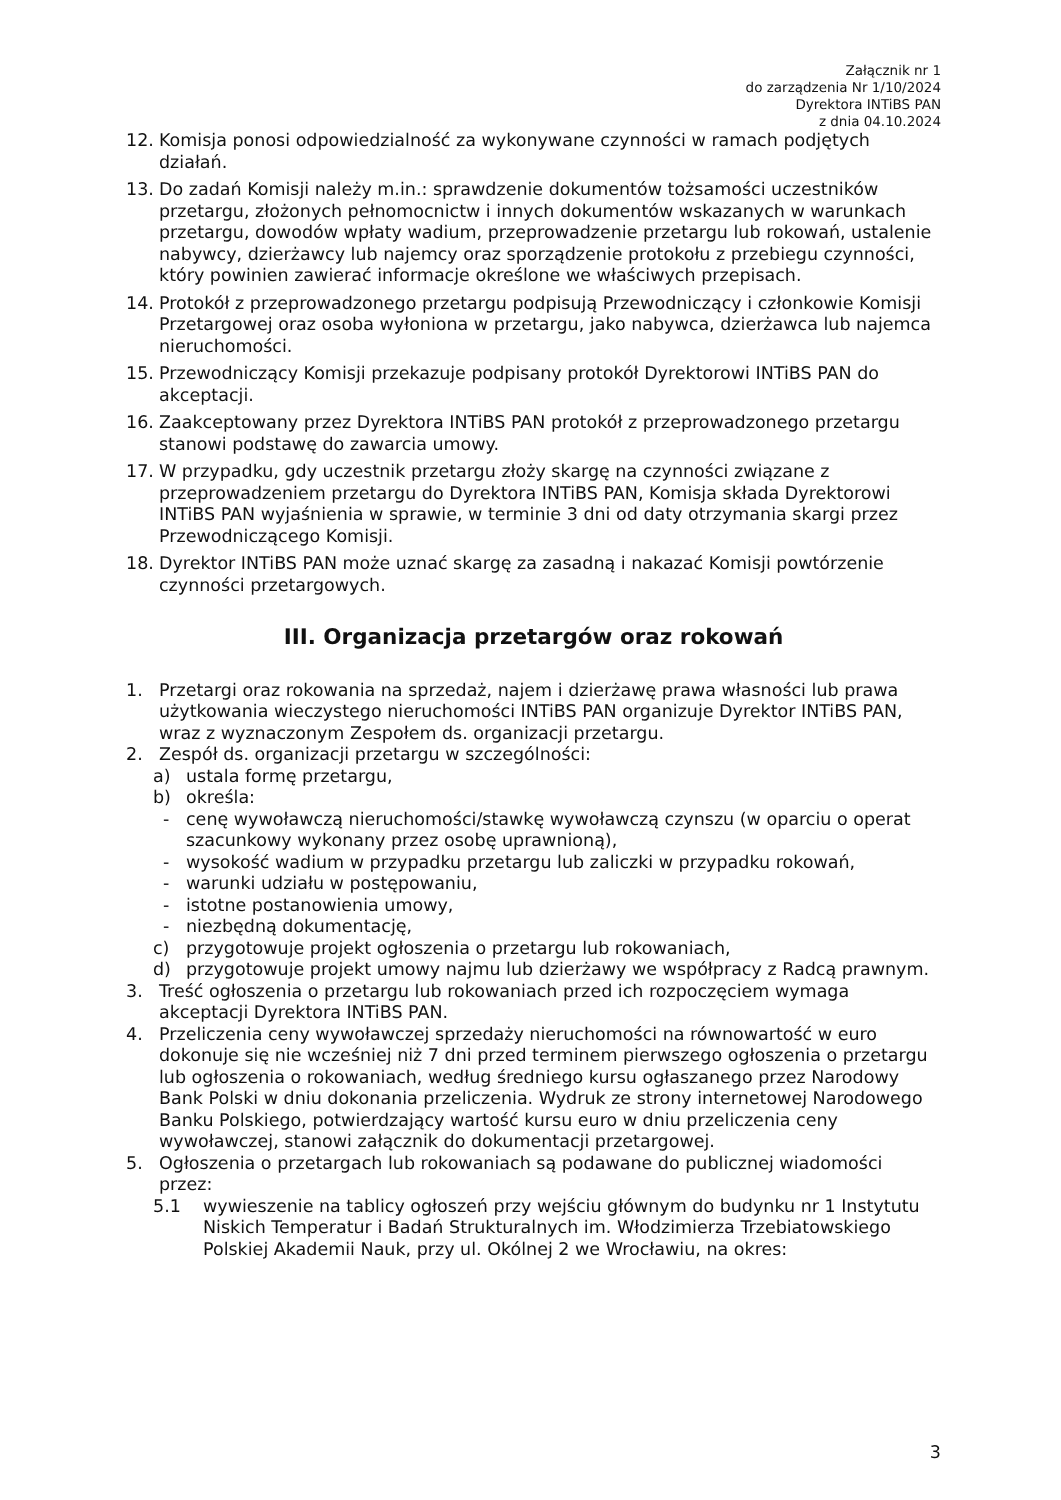Załącznik nr 1
do zarządzenia Nr 1/10/2024
Dyrektora INTiBS PAN
z dnia 04.10.2024
12. Komisja ponosi odpowiedzialność za wykonywane czynności w ramach podjętych działań.
13. Do zadań Komisji należy m.in.: sprawdzenie dokumentów tożsamości uczestników przetargu, złożonych pełnomocnictw i innych dokumentów wskazanych w warunkach przetargu, dowodów wpłaty wadium, przeprowadzenie przetargu lub rokowań, ustalenie nabywcy, dzierżawcy lub najemcy oraz sporządzenie protokołu z przebiegu czynności, który powinien zawierać informacje określone we właściwych przepisach.
14. Protokół z przeprowadzonego przetargu podpisują Przewodniczący i członkowie Komisji Przetargowej oraz osoba wyłoniona w przetargu, jako nabywca, dzierżawca lub najemca nieruchomości.
15. Przewodniczący Komisji przekazuje podpisany protokół Dyrektorowi INTiBS PAN do akceptacji.
16. Zaakceptowany przez Dyrektora INTiBS PAN protokół z przeprowadzonego przetargu stanowi podstawę do zawarcia umowy.
17. W przypadku, gdy uczestnik przetargu złoży skargę na czynności związane z przeprowadzeniem przetargu do Dyrektora INTiBS PAN, Komisja składa Dyrektorowi INTiBS PAN wyjaśnienia w sprawie, w terminie 3 dni od daty otrzymania skargi przez Przewodniczącego Komisji.
18. Dyrektor INTiBS PAN może uznać skargę za zasadną i nakazać Komisji powtórzenie czynności przetargowych.
III. Organizacja przetargów oraz rokowań
1. Przetargi oraz rokowania na sprzedaż, najem i dzierżawę prawa własności lub prawa użytkowania wieczystego nieruchomości INTiBS PAN organizuje Dyrektor INTiBS PAN, wraz z wyznaczonym Zespołem ds. organizacji przetargu.
2. Zespół ds. organizacji przetargu w szczególności:
a) ustala formę przetargu,
b) określa:
- cenę wywoławczą nieruchomości/stawkę wywoławczą czynszu (w oparciu o operat szacunkowy wykonany przez osobę uprawnioną),
- wysokość wadium w przypadku przetargu lub zaliczki w przypadku rokowań,
- warunki udziału w postępowaniu,
- istotne postanowienia umowy,
- niezbędną dokumentację,
c) przygotowuje projekt ogłoszenia o przetargu lub rokowaniach,
d) przygotowuje projekt umowy najmu lub dzierżawy we współpracy z Radcą prawnym.
3. Treść ogłoszenia o przetargu lub rokowaniach przed ich rozpoczęciem wymaga akceptacji Dyrektora INTiBS PAN.
4. Przeliczenia ceny wywoławczej sprzedaży nieruchomości na równowartość w euro dokonuje się nie wcześniej niż 7 dni przed terminem pierwszego ogłoszenia o przetargu lub ogłoszenia o rokowaniach, według średniego kursu ogłaszanego przez Narodowy Bank Polski w dniu dokonania przeliczenia. Wydruk ze strony internetowej Narodowego Banku Polskiego, potwierdzający wartość kursu euro w dniu przeliczenia ceny wywoławczej, stanowi załącznik do dokumentacji przetargowej.
5. Ogłoszenia o przetargach lub rokowaniach są podawane do publicznej wiadomości przez:
5.1 wywieszenie na tablicy ogłoszeń przy wejściu głównym do budynku nr 1 Instytutu Niskich Temperatur i Badań Strukturalnych im. Włodzimierza Trzebiatowskiego Polskiej Akademii Nauk, przy ul. Okólnej 2 we Wrocławiu, na okres:
3